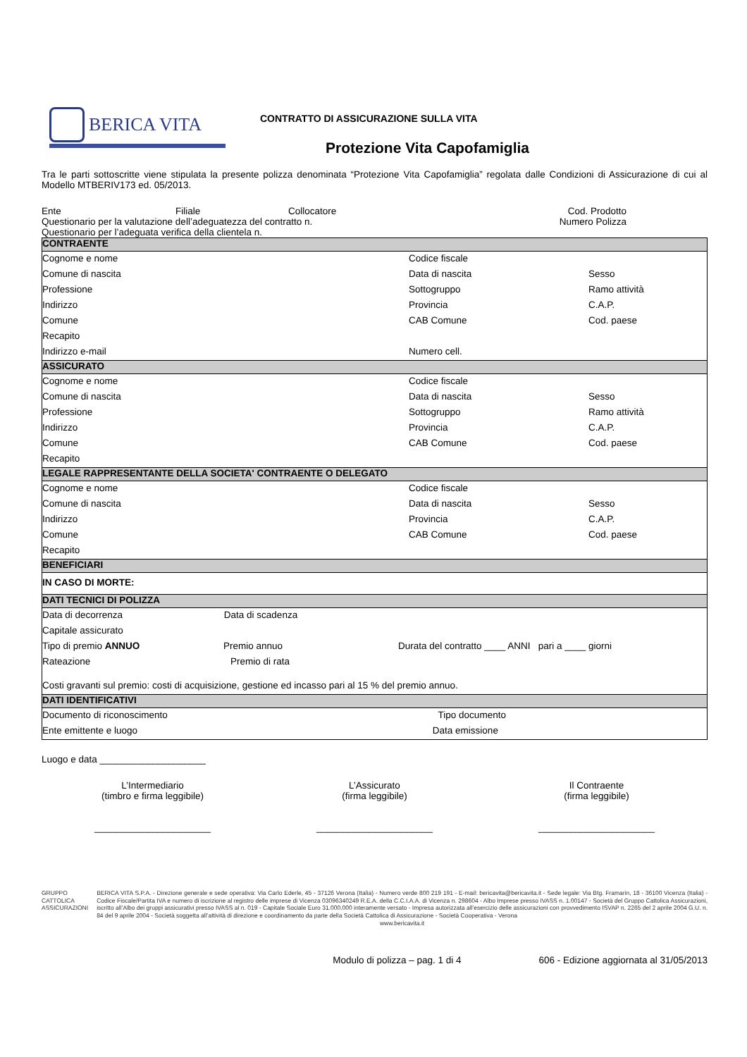BERICA VITA
CONTRATTO DI ASSICURAZIONE SULLA VITA
Protezione Vita Capofamiglia
Tra le parti sottoscritte viene stipulata la presente polizza denominata “Protezione Vita Capofamiglia” regolata dalle Condizioni di Assicurazione di cui al Modello MTBERIV173 ed. 05/2013.
Ente Filiale Collocatore Cod. Prodotto
Questionario per la valutazione dell’adeguatezza del contratto n. Numero Polizza
Questionario per l’adeguata verifica della clientela n.
| CONTRAENTE | | |
| Cognome e nome | Codice fiscale | |
| Comune di nascita | Data di nascita | Sesso |
| Professione | Sottogruppo | Ramo attività |
| Indirizzo | Provincia | C.A.P. |
| Comune | CAB Comune | Cod. paese |
| Recapito | | |
| Indirizzo e-mail | Numero cell. | |
| ASSICURATO | | |
| Cognome e nome | Codice fiscale | |
| Comune di nascita | Data di nascita | Sesso |
| Professione | Sottogruppo | Ramo attività |
| Indirizzo | Provincia | C.A.P. |
| Comune | CAB Comune | Cod. paese |
| Recapito | | |
| LEGALE RAPPRESENTANTE DELLA SOCIETA' CONTRAENTE O DELEGATO | | |
| Cognome e nome | Codice fiscale | |
| Comune di nascita | Data di nascita | Sesso |
| Indirizzo | Provincia | C.A.P. |
| Comune | CAB Comune | Cod. paese |
| Recapito | | |
| BENEFICIARI | | |
| IN CASO DI MORTE: | | |
| DATI TECNICI DI POLIZZA | | |
| Data di decorrenza Data di scadenza | | |
| Capitale assicurato | | |
| Tipo di premio ANNUO Premio annuo Durata del contratto ____ ANNI pari a ____ giorni | | |
| Rateazione Premio di rata | | |
| Costi gravanti sul premio: costi di acquisizione, gestione ed incasso pari al 15 % del premio annuo. | | |
| DATI IDENTIFICATIVI | | |
| Documento di riconoscimento Tipo documento | | |
| Ente emittente e luogo Data emissione | | |
Luogo e data ____________________
L’Intermediario
(timbro e firma leggibile)
______________________
L’Assicurato
(firma leggibile)
______________________
Il Contraente
(firma leggibile)
______________________
GRUPPO CATTOLICA ASSICURAZIONI
BERICA VITA S.P.A. - Direzione generale e sede operativa: Via Carlo Ederle, 45 - 37126 Verona (Italia) - Numero verde 800 219 191 - E-mail: bericavita@bericavita.it - Sede legale: Via Btg. Framarin, 18 - 36100 Vicenza (Italia) - Codice Fiscale/Partita IVA e numero di iscrizione al registro delle imprese di Vicenza 03096340249 R.E.A. della C.C.I.A.A. di Vicenza n. 298604 - Albo Imprese presso IVASS n. 1.00147 - Società del Gruppo Cattolica Assicurazioni, iscritto all’Albo dei gruppi assicurativi presso IVASS al n. 019 - Capitale Sociale Euro 31.000.000 interamente versato - Impresa autorizzata all’esercizio delle assicurazioni con provvedimento ISVAP n. 2265 del 2 aprile 2004 G.U. n. 84 del 9 aprile 2004 - Società soggetta all’attività di direzione e coordinamento da parte della Società Cattolica di Assicurazione - Società Cooperativa - Verona
www.bericavita.it
Modulo di polizza – pag. 1 di 4 606 - Edizione aggiornata al 31/05/2013